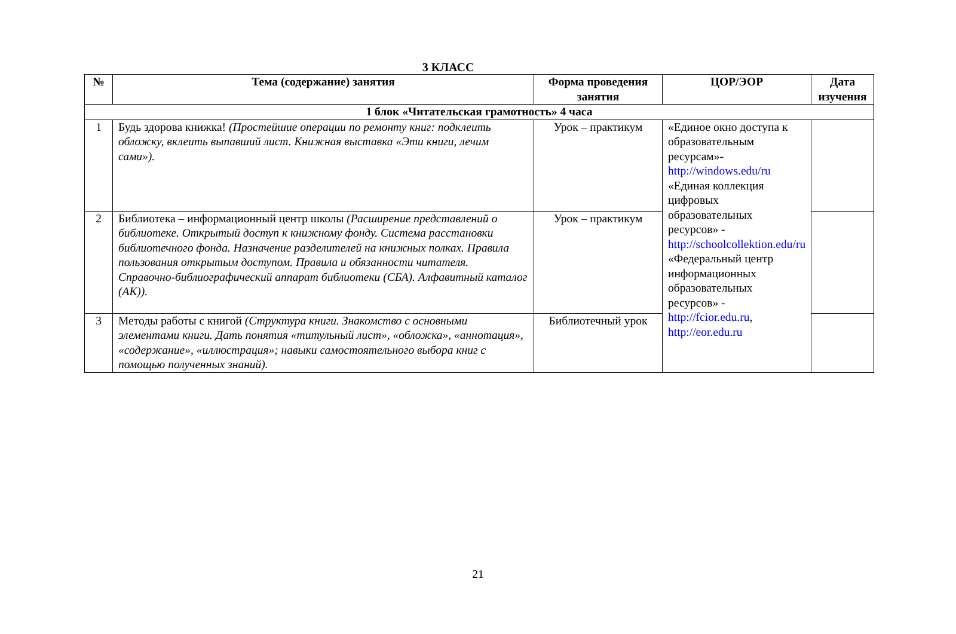3 КЛАСС
| № | Тема (содержание) занятия | Форма проведения занятия | ЦОР/ЭОР | Дата изучения |
| --- | --- | --- | --- | --- |
| 1 блок «Читательская грамотность» 4 часа | | | | |
| 1 | Будь здорова книжка! (Простейшие операции по ремонту книг: подклеить обложку, вклеить выпавший лист. Книжная выставка «Эти книги, лечим сами»). | Урок – практикум | «Единое окно доступа к образовательным ресурсам»- http://windows.edu/ru «Единая коллекция цифровых образовательных ресурсов» - http://schoolcollektion.edu/ru «Федеральный центр информационных образовательных ресурсов» - http://fcior.edu.ru , http://eor.edu.ru | |
| 2 | Библиотека – информационный центр школы (Расширение представлений о библиотеке. Открытый доступ к книжному фонду. Система расстановки библиотечного фонда. Назначение разделителей на книжных полках. Правила пользования открытым доступом. Правила и обязанности читателя. Справочно-библиографический аппарат библиотеки (СБА). Алфавитный каталог (АК)). | Урок – практикум | | |
| 3 | Методы работы с книгой (Структура книги. Знакомство с основными элементами книги. Дать понятия «титульный лист», «обложка», «аннотация», «содержание», «иллюстрация»; навыки самостоятельного выбора книг с помощью полученных знаний). | Библиотечный урок | | |
21